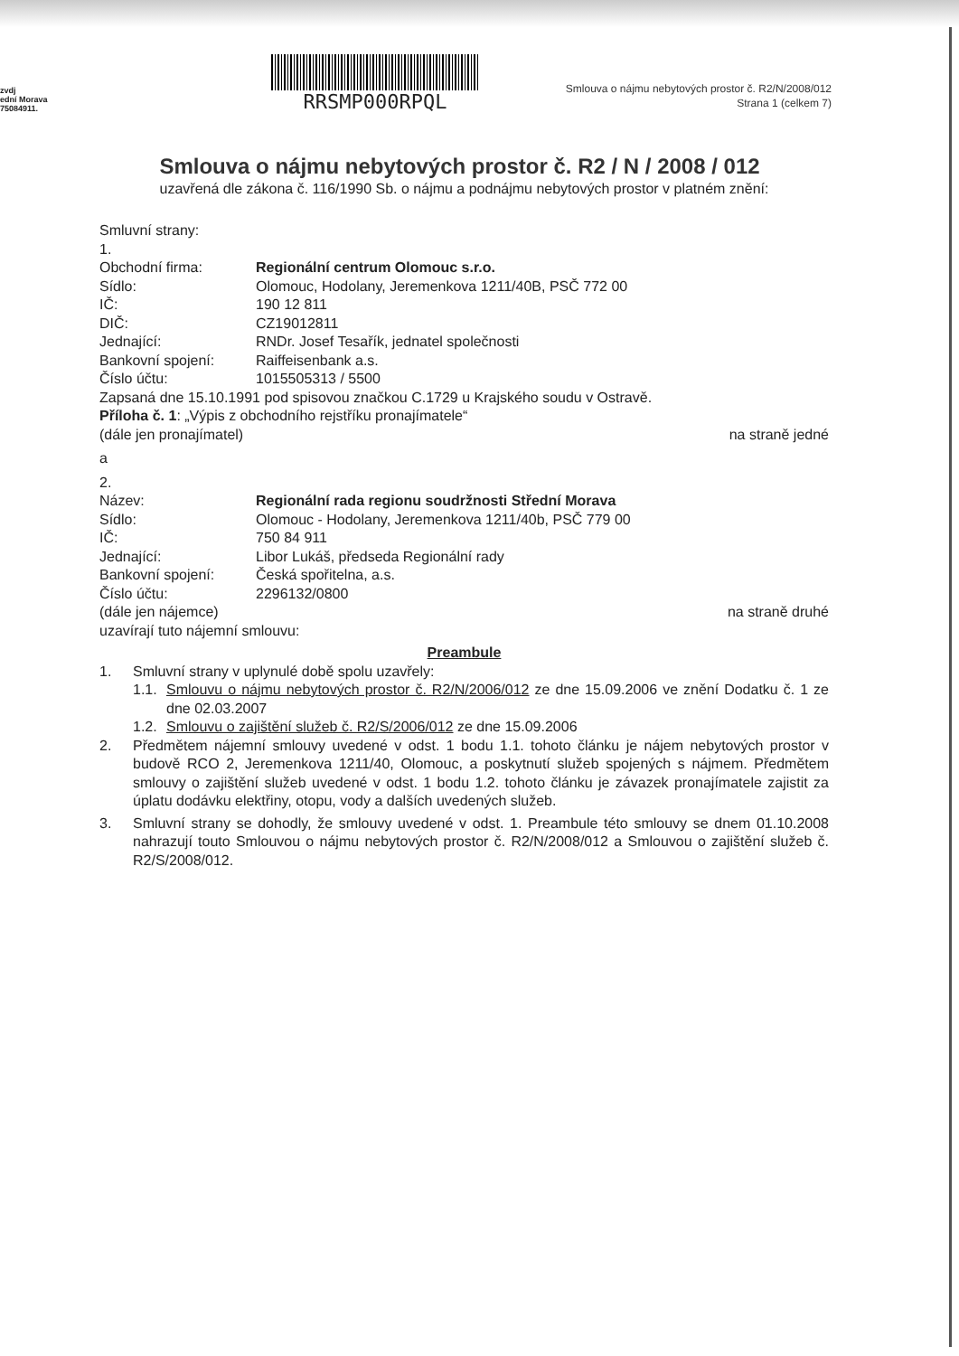zvdj
ední Morava
75084911.
RRSMP000RPQL
Smlouva o nájmu nebytových prostor č. R2/N/2008/012
Strana 1 (celkem 7)
Smlouva o nájmu nebytových prostor č. R2 / N / 2008 / 012
uzavřená dle zákona č. 116/1990 Sb. o nájmu a podnájmu nebytových prostor v platném znění:
Smluvní strany:
1.
Obchodní firma: Regionální centrum Olomouc s.r.o.
Sídlo: Olomouc, Hodolany, Jeremenkova 1211/40B, PSČ 772 00
IČ: 190 12 811
DIČ: CZ19012811
Jednající: RNDr. Josef Tesařík, jednatel společnosti
Bankovní spojení: Raiffeisenbank a.s.
Číslo účtu: 1015505313 / 5500
Zapsaná dne 15.10.1991 pod spisovou značkou C.1729 u Krajského soudu v Ostravě.
Příloha č. 1: „Výpis z obchodního rejstříku pronajímatele“
(dále jen pronajímatel) na straně jedné
a
2.
Název: Regionální rada regionu soudržnosti Střední Morava
Sídlo: Olomouc - Hodolany, Jeremenkova 1211/40b, PSČ 779 00
IČ: 750 84 911
Jednající: Libor Lukáš, předseda Regionální rady
Bankovní spojení: Česká spořitelna, a.s.
Číslo účtu: 2296132/0800
(dále jen nájemce) na straně druhé
uzavírají tuto nájemní smlouvu:
Preambule
1. Smluvní strany v uplynulé době spolu uzavřely:
1.1. Smlouvu o nájmu nebytových prostor č. R2/N/2006/012 ze dne 15.09.2006 ve znění Dodatku č. 1 ze dne 02.03.2007
1.2. Smlouvu o zajištění služeb č. R2/S/2006/012 ze dne 15.09.2006
2. Předmětem nájemní smlouvy uvedené v odst. 1 bodu 1.1. tohoto článku je nájem nebytových prostor v budově RCO 2, Jeremenkova 1211/40, Olomouc, a poskytnutí služeb spojených s nájmem. Předmětem smlouvy o zajištění služeb uvedené v odst. 1 bodu 1.2. tohoto článku je závazek pronajímatele zajistit za úplatu dodávku elektřiny, otopu, vody a dalších uvedených služeb.
3. Smluvní strany se dohodly, že smlouvy uvedené v odst. 1. Preambule této smlouvy se dnem 01.10.2008 nahrazují touto Smlouvou o nájmu nebytových prostor č. R2/N/2008/012 a Smlouvou o zajištění služeb č. R2/S/2008/012.